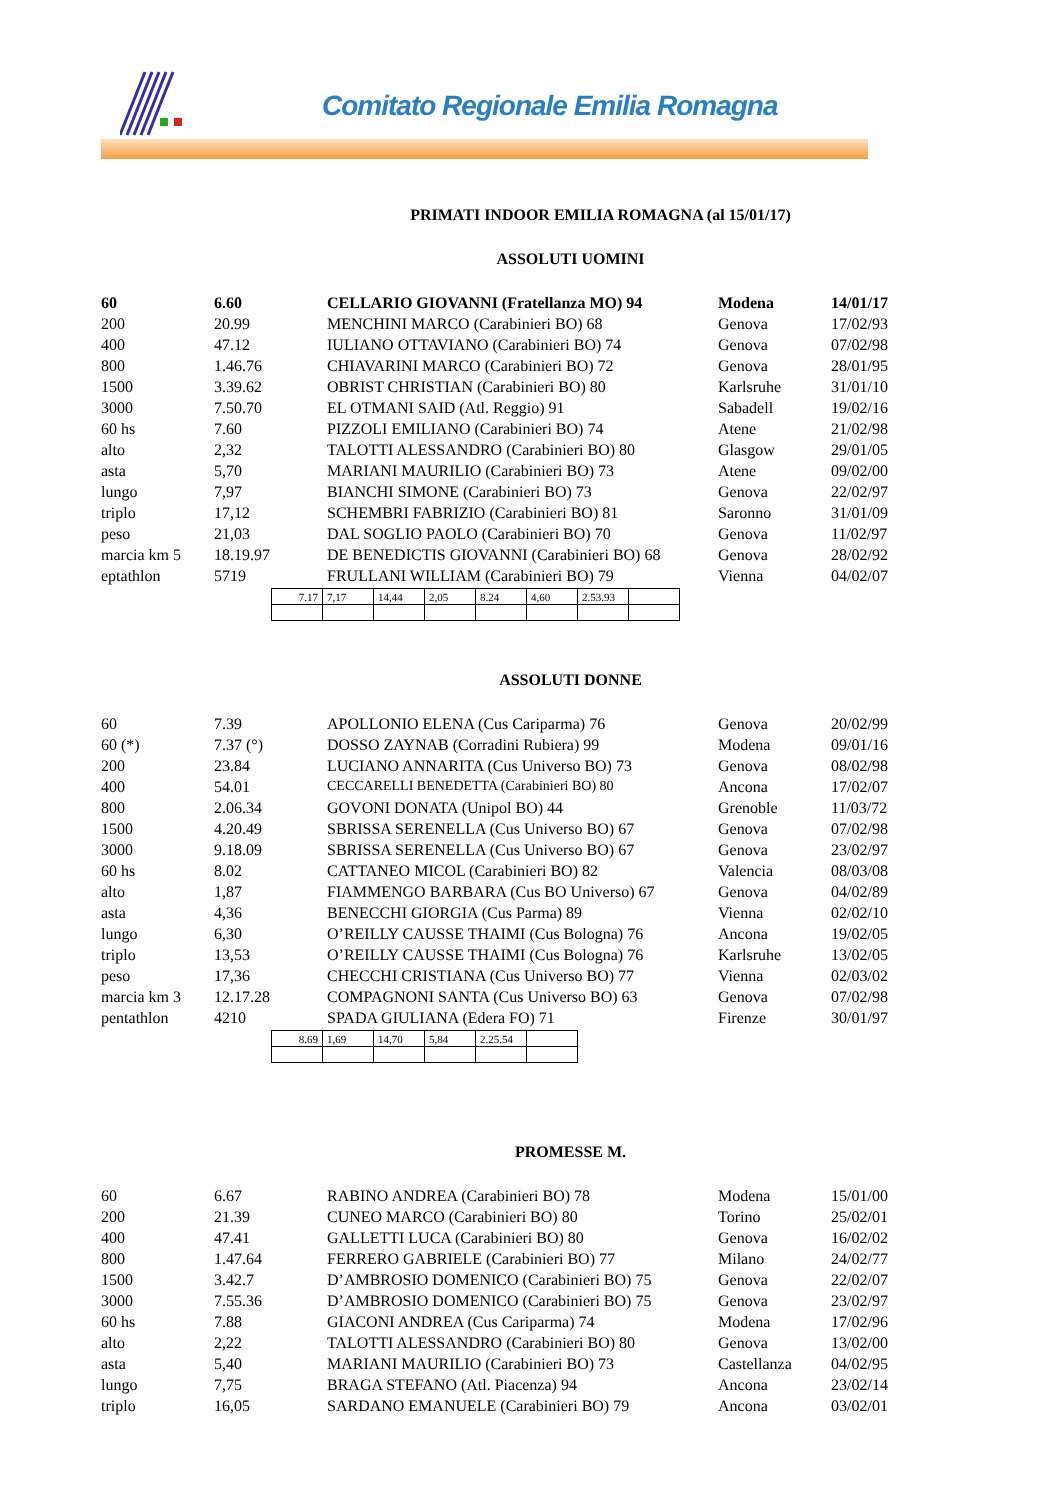Comitato Regionale Emilia Romagna
PRIMATI INDOOR EMILIA ROMAGNA (al 15/01/17)
ASSOLUTI UOMINI
| 60 | 6.60 | CELLARIO GIOVANNI (Fratellanza MO) 94 | Modena | 14/01/17 |
| 200 | 20.99 | MENCHINI MARCO (Carabinieri BO) 68 | Genova | 17/02/93 |
| 400 | 47.12 | IULIANO OTTAVIANO (Carabinieri BO) 74 | Genova | 07/02/98 |
| 800 | 1.46.76 | CHIAVARINI MARCO (Carabinieri BO) 72 | Genova | 28/01/95 |
| 1500 | 3.39.62 | OBRIST CHRISTIAN (Carabinieri BO) 80 | Karlsruhe | 31/01/10 |
| 3000 | 7.50.70 | EL OTMANI SAID (Atl. Reggio) 91 | Sabadell | 19/02/16 |
| 60 hs | 7.60 | PIZZOLI EMILIANO (Carabinieri BO) 74 | Atene | 21/02/98 |
| alto | 2,32 | TALOTTI ALESSANDRO (Carabinieri BO) 80 | Glasgow | 29/01/05 |
| asta | 5,70 | MARIANI MAURILIO (Carabinieri BO) 73 | Atene | 09/02/00 |
| lungo | 7,97 | BIANCHI SIMONE (Carabinieri BO) 73 | Genova | 22/02/97 |
| triplo | 17,12 | SCHEMBRI FABRIZIO (Carabinieri BO) 81 | Saronno | 31/01/09 |
| peso | 21,03 | DAL SOGLIO PAOLO (Carabinieri BO) 70 | Genova | 11/02/97 |
| marcia km 5 | 18.19.97 | DE BENEDICTIS GIOVANNI (Carabinieri BO) 68 | Genova | 28/02/92 |
| eptathlon | 5719 | FRULLANI WILLIAM (Carabinieri BO) 79 | Vienna | 04/02/07 |
| 7.17 | 7,17 | 14,44 | 2,05 | 8.24 | 4,60 | 2.53.93 | |
ASSOLUTI DONNE
| 60 | 7.39 | APOLLONIO ELENA (Cus Cariparma) 76 | Genova | 20/02/99 |
| 60 (*) | 7.37 (°) | DOSSO ZAYNAB (Corradini Rubiera) 99 | Modena | 09/01/16 |
| 200 | 23.84 | LUCIANO ANNARITA (Cus Universo BO) 73 | Genova | 08/02/98 |
| 400 | 54.01 | CECCARELLI BENEDETTA (Carabinieri BO) 80 | Ancona | 17/02/07 |
| 800 | 2.06.34 | GOVONI DONATA (Unipol BO) 44 | Grenoble | 11/03/72 |
| 1500 | 4.20.49 | SBRISSA SERENELLA (Cus Universo BO) 67 | Genova | 07/02/98 |
| 3000 | 9.18.09 | SBRISSA SERENELLA (Cus Universo BO) 67 | Genova | 23/02/97 |
| 60 hs | 8.02 | CATTANEO MICOL (Carabinieri BO) 82 | Valencia | 08/03/08 |
| alto | 1,87 | FIAMMENGO BARBARA (Cus BO Universo) 67 | Genova | 04/02/89 |
| asta | 4,36 | BENECCHI GIORGIA (Cus Parma) 89 | Vienna | 02/02/10 |
| lungo | 6,30 | O’REILLY CAUSSE THAIMI (Cus Bologna) 76 | Ancona | 19/02/05 |
| triplo | 13,53 | O’REILLY CAUSSE THAIMI (Cus Bologna) 76 | Karlsruhe | 13/02/05 |
| peso | 17,36 | CHECCHI CRISTIANA (Cus Universo BO) 77 | Vienna | 02/03/02 |
| marcia km 3 | 12.17.28 | COMPAGNONI SANTA (Cus Universo BO) 63 | Genova | 07/02/98 |
| pentathlon | 4210 | SPADA GIULIANA (Edera FO) 71 | Firenze | 30/01/97 |
| 8.69 | 1,69 | 14,70 | 5,84 | 2.25.54 | |
PROMESSE M.
| 60 | 6.67 | RABINO ANDREA (Carabinieri BO) 78 | Modena | 15/01/00 |
| 200 | 21.39 | CUNEO MARCO (Carabinieri BO) 80 | Torino | 25/02/01 |
| 400 | 47.41 | GALLETTI LUCA (Carabinieri BO) 80 | Genova | 16/02/02 |
| 800 | 1.47.64 | FERRERO GABRIELE (Carabinieri BO) 77 | Milano | 24/02/77 |
| 1500 | 3.42.7 | D’AMBROSIO DOMENICO (Carabinieri BO) 75 | Genova | 22/02/07 |
| 3000 | 7.55.36 | D’AMBROSIO DOMENICO (Carabinieri BO) 75 | Genova | 23/02/97 |
| 60 hs | 7.88 | GIACONI ANDREA (Cus Cariparma) 74 | Modena | 17/02/96 |
| alto | 2,22 | TALOTTI ALESSANDRO (Carabinieri BO) 80 | Genova | 13/02/00 |
| asta | 5,40 | MARIANI MAURILIO (Carabinieri BO) 73 | Castellanza | 04/02/95 |
| lungo | 7,75 | BRAGA STEFANO (Atl. Piacenza) 94 | Ancona | 23/02/14 |
| triplo | 16,05 | SARDANO EMANUELE (Carabinieri BO) 79 | Ancona | 03/02/01 |